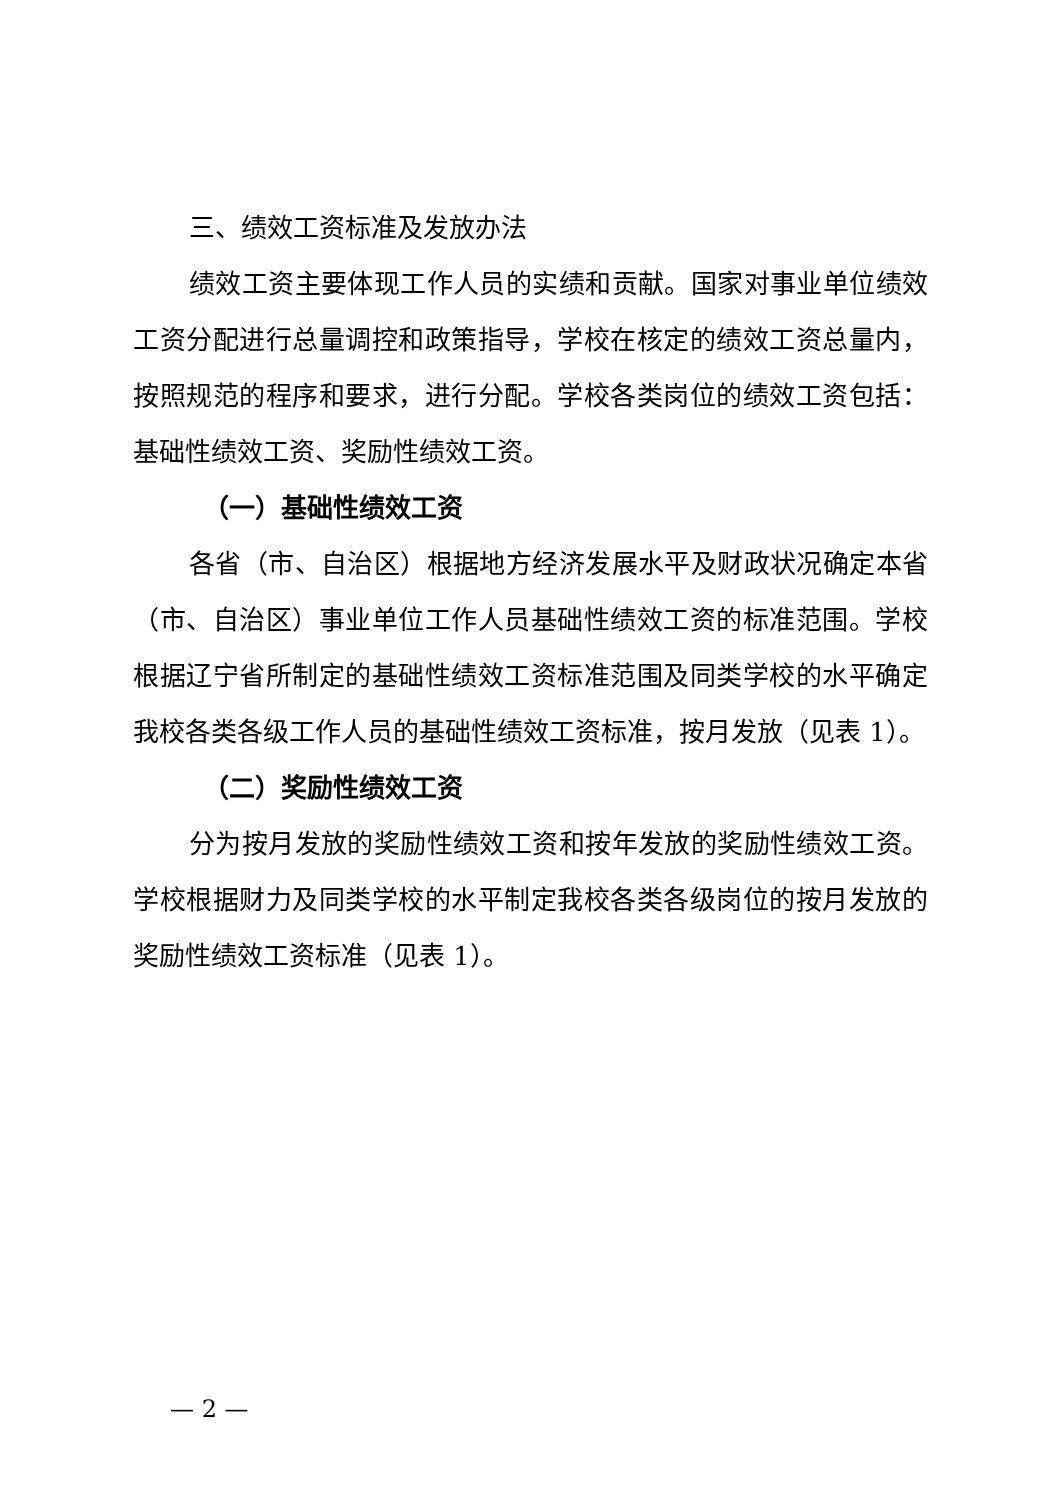三、绩效工资标准及发放办法
绩效工资主要体现工作人员的实绩和贡献。国家对事业单位绩效工资分配进行总量调控和政策指导，学校在核定的绩效工资总量内，按照规范的程序和要求，进行分配。学校各类岗位的绩效工资包括：基础性绩效工资、奖励性绩效工资。
（一）基础性绩效工资
各省（市、自治区）根据地方经济发展水平及财政状况确定本省（市、自治区）事业单位工作人员基础性绩效工资的标准范围。学校根据辽宁省所制定的基础性绩效工资标准范围及同类学校的水平确定我校各类各级工作人员的基础性绩效工资标准，按月发放（见表 1）。
（二）奖励性绩效工资
分为按月发放的奖励性绩效工资和按年发放的奖励性绩效工资。学校根据财力及同类学校的水平制定我校各类各级岗位的按月发放的奖励性绩效工资标准（见表 1）。
— 2 —